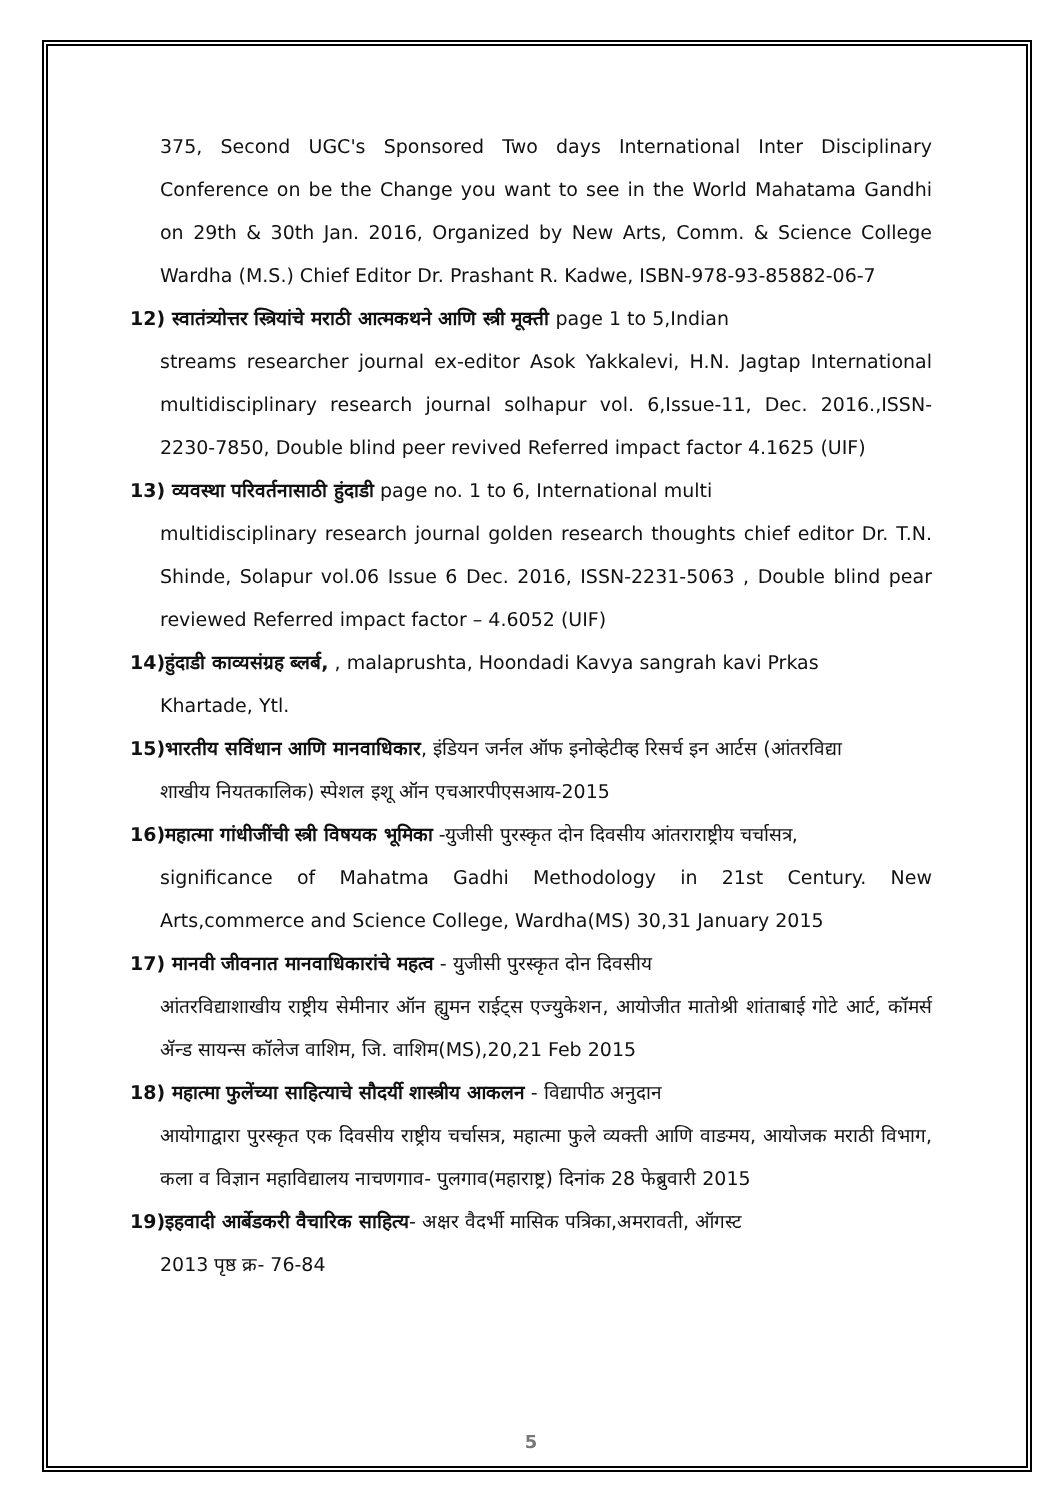375, Second UGC's Sponsored Two days International Inter Disciplinary Conference on be the Change you want to see in the World Mahatama Gandhi on 29th & 30th Jan. 2016, Organized by New Arts, Comm. & Science College Wardha (M.S.) Chief Editor Dr. Prashant R. Kadwe, ISBN-978-93-85882-06-7
12) स्वातंत्र्योत्तर स्त्रियांचे मराठी आत्मकथने आणि स्त्री मूक्ती page 1 to 5,Indian
streams researcher journal ex-editor Asok Yakkalevi, H.N. Jagtap International multidisciplinary research journal solhapur vol. 6,Issue-11, Dec. 2016.,ISSN-2230-7850, Double blind peer revived Referred impact factor 4.1625 (UIF)
13) व्यवस्था परिवर्तनासाठी हुंदाडी page no. 1 to 6, International multi
multidisciplinary research journal golden research thoughts chief editor Dr. T.N. Shinde, Solapur vol.06 Issue 6 Dec. 2016, ISSN-2231-5063 , Double blind pear reviewed Referred impact factor – 4.6052 (UIF)
14)हुंदाडी काव्यसंग्रह ब्लर्ब, , malaprushta, Hoondadi Kavya sangrah kavi Prkas
Khartade, Ytl.
15)भारतीय सविंधान आणि मानवाधिकार, इंडियन जर्नल ऑफ इनोव्हेटीव्ह रिसर्च इन आर्टस (आंतरविद्या
शाखीय नियतकालिक) स्पेशल इशू ऑन एचआरपीएसआय-2015
16)महात्मा गांधीजींची स्त्री विषयक भूमिका -युजीसी पुरस्कृत दोन दिवसीय आंतराराष्ट्रीय चर्चासत्र,
significance of Mahatma Gadhi Methodology in 21st Century. New Arts,commerce and Science College, Wardha(MS) 30,31 January 2015
17) मानवी जीवनात मानवाधिकारांचे महत्व - युजीसी पुरस्कृत दोन दिवसीय
आंतरविद्याशाखीय राष्ट्रीय सेमीनार ऑन ह्युमन राईट्स एज्युकेशन, आयोजीत मातोश्री शांताबाई गोटे आर्ट, कॉमर्स ॲन्ड सायन्स कॉलेज वाशिम, जि. वाशिम(MS),20,21 Feb 2015
18) महात्मा फुलेंच्या साहित्याचे सौदर्यी शास्त्रीय आकलन - विद्यापीठ अनुदान
आयोगाद्वारा पुरस्कृत एक दिवसीय राष्ट्रीय चर्चासत्र, महात्मा फुले व्यक्ती आणि वाङमय, आयोजक मराठी विभाग, कला व विज्ञान महाविद्यालय नाचणगाव- पुलगाव(महाराष्ट्र) दिनांक 28 फेब्रुवारी 2015
19)इहवादी आर्बेडकरी वैचारिक साहित्य- अक्षर वैदर्भी मासिक पत्रिका,अमरावती, ऑगस्ट
2013 पृष्ठ क्र- 76-84
5